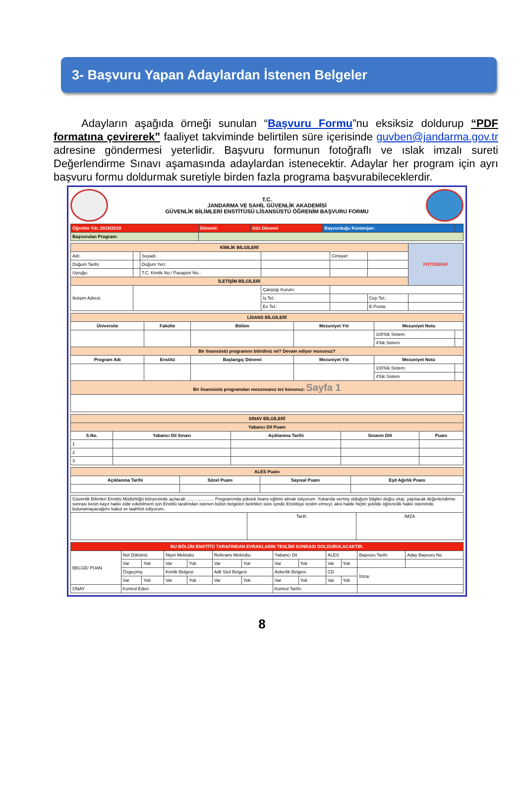3- Başvuru Yapan Adaylardan İstenen Belgeler
Adayların aşağıda örneği sunulan “Başvuru Formu”nu eksiksiz doldurup “PDF formatına çevirerek” faaliyet takviminde belirtilen süre içerisinde guvben@jandarma.gov.tr adresine göndermesi yeterlidir. Başvuru formunun fotoğraflı ve ıslak imzalı sureti Değerlendirme Sınavı aşamasında adaylardan istenecektir. Adaylar her program için ayrı başvuru formu doldurmak suretiyle birden fazla programa başvurabileceklerdir.
T.C.
JANDARMA VE SAHİL GÜVENLİK AKADEMİSİ
GÜVENLİK BİLİMLERİ ENSTİTÜSÜ LİSANSÜSTÜ ÖĞRENİM BAŞVURU FORMU
| Öğretim Yılı: 2019/2020 | Dönemi: | Güz Dönemi | Başvurduğu Kontenjan: | |
| Başvurulan Program: | | | | |
| KİMLİK BİLGİLERİ | | | | | | FOTOĞRAF |
| Adı: | | Soyadı: | | Cinsiyet | | |
| Doğum Tarihi: | | Doğum Yeri: | | | | |
| Uyruğu: | | T.C. Kimlik No./ Pasaport No.: | | | | |
| İLETİŞİM BİLGİLERİ | | | | | | |
| İletişim Adresi: | | | Çalıştığı Kurum: | | | |
| | | | İş Tel.: | | Cep Tel.: | |
| | | | Ev Tel.: | | E-Posta: | |
| LİSANS BİLGİLERİ | | | | | |
| Üniversite | Fakülte | Bölüm | Mezuniyet Yılı | Mezuniyet Notu | |
| | | | | 100'lük Sistem | |
| | | | | 4'lük Sistem | |
| Bir lisansüstü programını bitirdiniz mi? Devam ediyor musunuz? | | | | | |
| Program Adı | Enstitü | Başlangıç Dönemi | Mezuniyet Yılı | Mezuniyet Notu | |
| | | | | 100'lük Sistem | |
| | | | | 4'lük Sistem | |
| Bir lisansüstü programdan mezunsanız tez konunuz: Sayfa 1 | | | | | |
| SINAV BİLGİLERİ | | | | |
| Yabancı Dil Puanı | | | | |
| S.No. | Yabancı Dil Sınavı | Açıklanma Tarihi | Sınavın Dili | Puanı |
| 1 | | | | |
| 2 | | | | |
| 3 | | | | |
| ALES Puanı | | | |
| Açıklanma Tarihi | Sözel Puanı | Sayısal Puanı | Eşit Ağırlık Puanı |
| Güvenlik Bilimleri Enstitü Müdürlüğü bünyesinde açılacak ...................... Programında yüksek lisans eğitimi almak istiyorum. Yukarıda vermiş olduğum bilgiler doğru olup, yapılacak değerlendirme sonrası kesin kayıt hakkı elde edebilmem için Enstitü tarafından istenen bütün belgeleri belirtilen süre içinde Enstitüye teslim etmeyi, aksi halde hiçbir şekilde öğrencilik hakkı isteminde bulunamayacağımı kabul ve taahhüt ediyorum. | | |
| | Tarih: | İMZA |
| BU BÖLÜM ENSTİTÜ TARAFINDAN EVRAKLARIN TESLİMİ SONRASI DOLDURULACAKTIR. | | | | | | | | | | | | |
| BELGE/ PUAN | Not Dökümü | | Niyet Mektubu | | Referans Mektubu | | Yabancı Dil | | ALES | | Başvuru Tarihi | Aday Başvuru No |
| | Var | Yok | Var | Yok | Var | Yok | Var | Yok | Var | Yok | | |
| | Özgeçmiş | | Kimlik Belgesi | | Adli Sicil Belgesi | | Askerlik Belgesi | | CD | | İmza: | |
| | Var | Yok | Var | Yok | Var | Yok | Var | Yok | Var | Yok | | |
| ONAY | Kontrol Eden: | | | | | | Kontrol Tarihi: | | | | | |
8